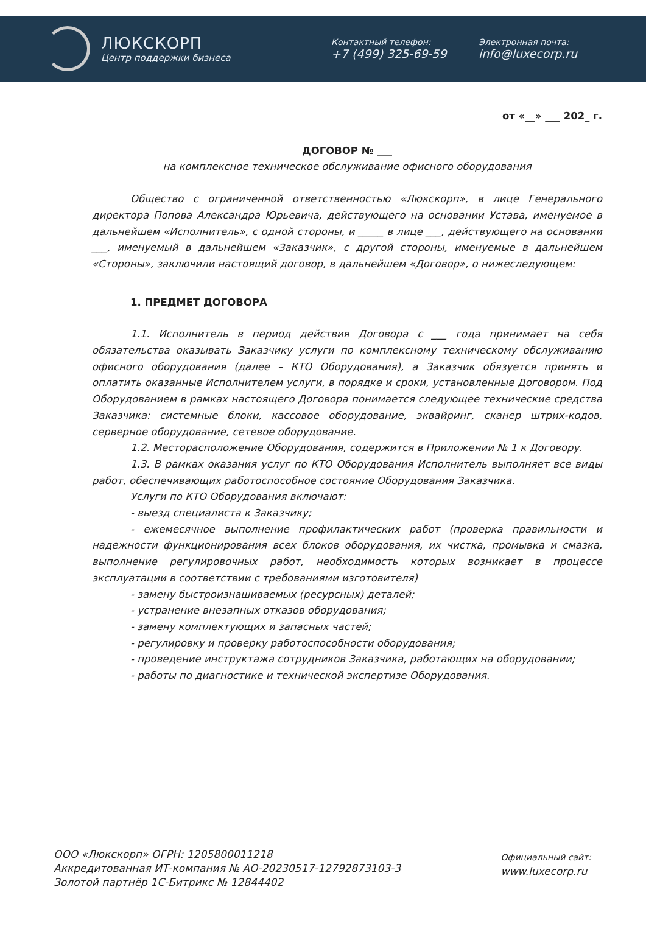ЛЮКСКОРП
Центр поддержки бизнеса
Контактный телефон:
+7 (499) 325-69-59
Электронная почта:
info@luxecorp.ru
от «__» ___ 202_ г.
ДОГОВОР № ___
на комплексное техническое обслуживание офисного оборудования
Общество с ограниченной ответственностью «Люкскорп», в лице Генерального директора Попова Александра Юрьевича, действующего на основании Устава, именуемое в дальнейшем «Исполнитель», с одной стороны, и _____ в лице ___, действующего на основании ___, именуемый в дальнейшем «Заказчик», с другой стороны, именуемые в дальнейшем «Стороны», заключили настоящий договор, в дальнейшем «Договор», о нижеследующем:
1. ПРЕДМЕТ ДОГОВОРА
1.1. Исполнитель в период действия Договора с ___ года принимает на себя обязательства оказывать Заказчику услуги по комплексному техническому обслуживанию офисного оборудования (далее – КТО Оборудования), а Заказчик обязуется принять и оплатить оказанные Исполнителем услуги, в порядке и сроки, установленные Договором. Под Оборудованием в рамках настоящего Договора понимается следующее технические средства Заказчика: системные блоки, кассовое оборудование, эквайринг, сканер штрих-кодов, серверное оборудование, сетевое оборудование.
1.2. Месторасположение Оборудования, содержится в Приложении № 1 к Договору.
1.3. В рамках оказания услуг по КТО Оборудования Исполнитель выполняет все виды работ, обеспечивающих работоспособное состояние Оборудования Заказчика.
Услуги по КТО Оборудования включают:
- выезд специалиста к Заказчику;
- ежемесячное выполнение профилактических работ (проверка правильности и надежности функционирования всех блоков оборудования, их чистка, промывка и смазка, выполнение регулировочных работ, необходимость которых возникает в процессе эксплуатации в соответствии с требованиями изготовителя)
- замену быстроизнашиваемых (ресурсных) деталей;
- устранение внезапных отказов оборудования;
- замену комплектующих и запасных частей;
- регулировку и проверку работоспособности оборудования;
- проведение инструктажа сотрудников Заказчика, работающих на оборудовании;
- работы по диагностике и технической экспертизе Оборудования.
ООО «Люкскорп» ОГРН: 1205800011218
Аккредитованная ИТ-компания № АО-20230517-12792873103-3
Золотой партнёр 1С-Битрикс № 12844402
Официальный сайт:
www.luxecorp.ru